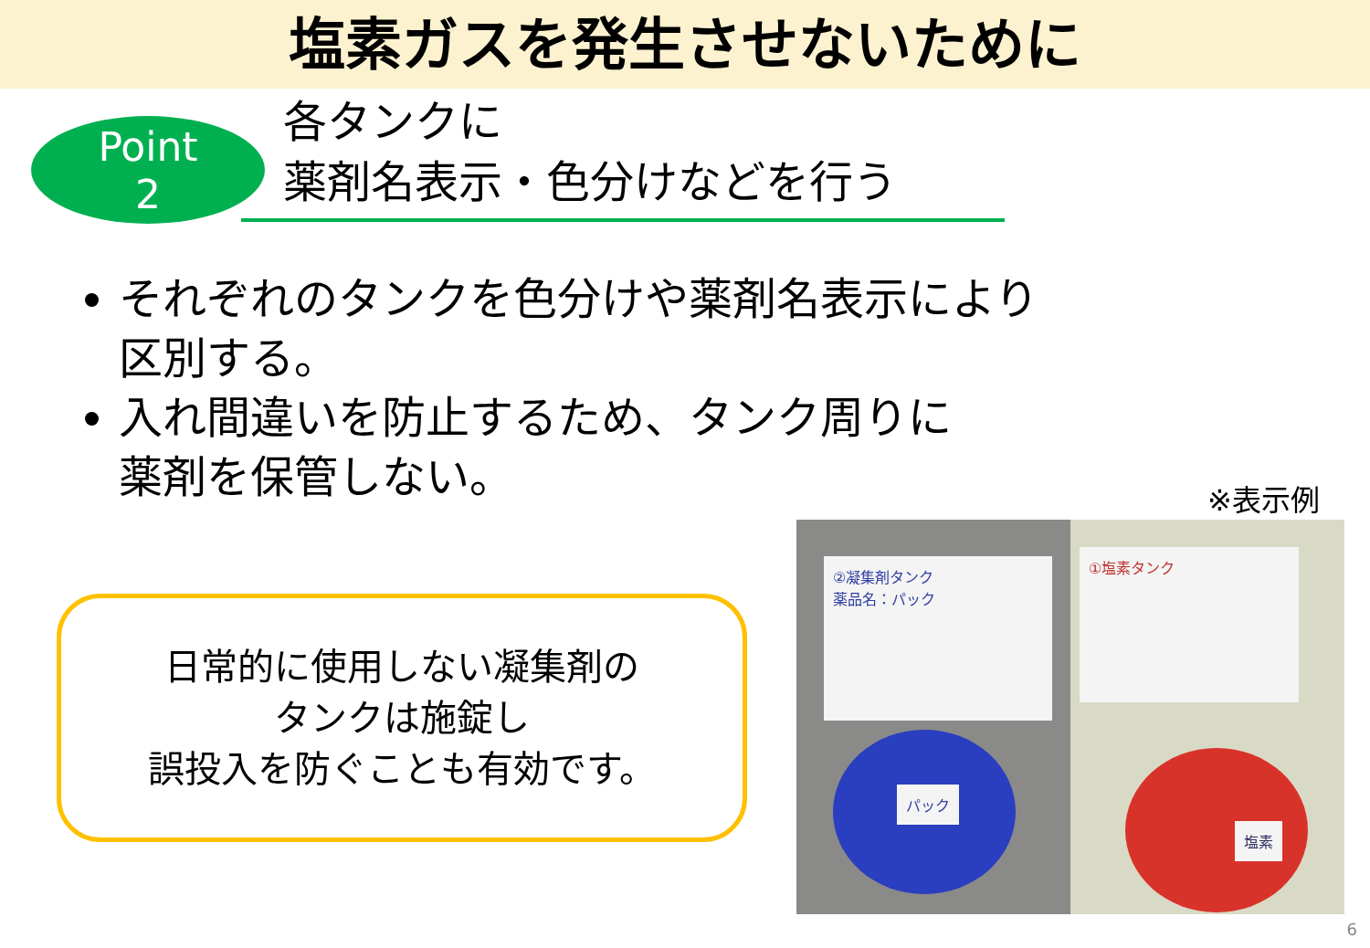塩素ガスを発生させないために
Point
2
各タンクに
薬剤名表示・色分けなどを行う
それぞれのタンクを色分けや薬剤名表示により
区別する。
入れ間違いを防止するため、タンク周りに
薬剤を保管しない。
日常的に使用しない凝集剤の
タンクは施錠し
誤投入を防ぐことも有効です。
※表示例
②凝集剤タンク
薬品名：パック
パック
①塩素タンク
塩素
6